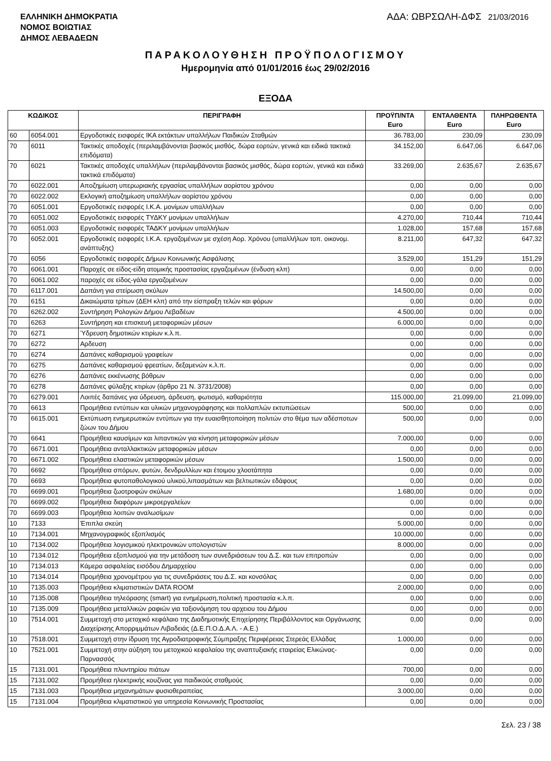ΕΛΛΗΝΙΚΗ ΔΗΜΟΚΡΑΤΙΑ
ΝΟΜΟΣ ΒΟΙΩΤΙΑΣ
ΔΗΜΟΣ ΛΕΒΑΔΕΩΝ
ΑΔΑ: ΩΒΡΣΩΛΗ-ΔΦΣ 21/03/2016
ΠΑΡΑΚΟΛΟΥΘΗΣΗ ΠΡΟΫΠΟΛΟΓΙΣΜΟΥ
Ημερομηνία από 01/01/2016 έως 29/02/2016
ΕΞΟΔΑ
| ΚΩΔΙΚΟΣ | | ΠΕΡΙΓΡΑΦΗ | ΠΡΟΫΠ/ΝΤΑ Euro | ΕΝΤΑΛΘΕΝΤΑ Euro | ΠΛΗΡΩΘΕΝΤΑ Euro |
| --- | --- | --- | --- | --- | --- |
| 60 | 6054.001 | Εργοδοτικές εισφορές ΙΚΑ εκτάκτων υπαλλήλων Παιδικών Σταθμών | 36.783,00 | 230,09 | 230,09 |
| 70 | 6011 | Τακτικές αποδοχές (περιλαμβάνονται βασικός μισθός, δώρα εορτών, γενικά και ειδικά τακτικά επιδόματα) | 34.152,00 | 6.647,06 | 6.647,06 |
| 70 | 6021 | Τακτικές αποδοχές υπαλλήλων (περιλαμβάνονται βασικός μισθός, δώρα εορτών, γενικά και ειδικά τακτικά επιδόματα) | 33.269,00 | 2.635,67 | 2.635,67 |
| 70 | 6022.001 | Αποζημίωση υπερωριακής εργασίας υπαλλήλων αορίστου χρόνου | 0,00 | 0,00 | 0,00 |
| 70 | 6022.002 | Εκλογική αποζημίωση υπαλλήλων αορίστου χρόνου | 0,00 | 0,00 | 0,00 |
| 70 | 6051.001 | Εργοδοτικές εισφορές Ι.Κ.Α. μονίμων υπαλλήλων | 0,00 | 0,00 | 0,00 |
| 70 | 6051.002 | Εργοδοτικές εισφορές ΤΥΔΚΥ μονίμων υπαλλήλων | 4.270,00 | 710,44 | 710,44 |
| 70 | 6051.003 | Εργοδοτικές εισφορές ΤΑΔΚΥ μονίμων υπαλλήλων | 1.028,00 | 157,68 | 157,68 |
| 70 | 6052.001 | Εργοδοτικές εισφορές Ι.Κ.Α. εργαζομένων με σχέση Αορ. Χρόνου (υπαλλήλων τοπ. οικονομ. ανάπτυξης) | 8.211,00 | 647,32 | 647,32 |
| 70 | 6056 | Εργοδοτικές εισφορές Δήμων Κοινωνικής Ασφάλισης | 3.529,00 | 151,29 | 151,29 |
| 70 | 6061.001 | Παροχές σε είδος-είδη ατομικής προστασίας εργαζομένων (ένδυση κλπ) | 0,00 | 0,00 | 0,00 |
| 70 | 6061.002 | παροχές σε είδος-γάλα εργαζομένων | 0,00 | 0,00 | 0,00 |
| 70 | 6117.001 | Δαπάνη για στείρωση σκύλων | 14.500,00 | 0,00 | 0,00 |
| 70 | 6151 | Δικαιώματα τρίτων (ΔΕΗ κλπ) από την είσπραξη τελών και φόρων | 0,00 | 0,00 | 0,00 |
| 70 | 6262.002 | Συντήρηση Ρολογιών Δήμου Λεβαδέων | 4.500,00 | 0,00 | 0,00 |
| 70 | 6263 | Συντήρηση και επισκευή μεταφορικών μέσων | 6.000,00 | 0,00 | 0,00 |
| 70 | 6271 | Ύδρευση δημοτικών κτιρίων κ.λ.π. | 0,00 | 0,00 | 0,00 |
| 70 | 6272 | Αρδευση | 0,00 | 0,00 | 0,00 |
| 70 | 6274 | Δαπάνες καθαρισμού γραφείων | 0,00 | 0,00 | 0,00 |
| 70 | 6275 | Δαπάνες καθαρισμού φρεατίων, δεξαμενών κ.λ.π. | 0,00 | 0,00 | 0,00 |
| 70 | 6276 | Δαπάνες εκκένωσης βόθρων | 0,00 | 0,00 | 0,00 |
| 70 | 6278 | Δαπάνες φύλαξης κτιρίων (άρθρο 21 Ν. 3731/2008) | 0,00 | 0,00 | 0,00 |
| 70 | 6279.001 | Λοιπές δαπάνες για ύδρευση, άρδευση, φωτισμό, καθαριότητα | 115.000,00 | 21.099,00 | 21.099,00 |
| 70 | 6613 | Προμήθεια εντύπων και υλικών μηχανογράφησης και πολλαπλών εκτυπώσεων | 500,00 | 0,00 | 0,00 |
| 70 | 6615.001 | Εκτύπωση ενημερωτικών εντύπων για την ευαισθητοποίηση πολιτών στο θέμα των αδέσποτων ζώων του Δήμου | 500,00 | 0,00 | 0,00 |
| 70 | 6641 | Προμήθεια καυσίμων και λιπαντικών για κίνηση μεταφορικών μέσων | 7.000,00 | 0,00 | 0,00 |
| 70 | 6671.001 | Προμήθεια ανταλλακτικών μεταφορικών μέσων | 0,00 | 0,00 | 0,00 |
| 70 | 6671.002 | Προμήθεια ελαστικών μεταφορικών μέσων | 1.500,00 | 0,00 | 0,00 |
| 70 | 6692 | Προμήθεια σπόρων, φυτών, δενδρυλλίων και έτοιμου χλοοτάπητα | 0,00 | 0,00 | 0,00 |
| 70 | 6693 | Προμήθεια φυτοπαθολογικού υλικού,λιπασμάτων και βελτιωτικών εδάφους | 0,00 | 0,00 | 0,00 |
| 70 | 6699.001 | Προμήθεια ζωοτροφών σκύλων | 1.680,00 | 0,00 | 0,00 |
| 70 | 6699.002 | Προμήθεια διαφόρων μικροεργαλείων | 0,00 | 0,00 | 0,00 |
| 70 | 6699.003 | Προμήθεια λοιπών αναλωσίμων | 0,00 | 0,00 | 0,00 |
| 10 | 7133 | Έπιπλα σκεύη | 5.000,00 | 0,00 | 0,00 |
| 10 | 7134.001 | Μηχανογραφικός εξοπλισμός | 10.000,00 | 0,00 | 0,00 |
| 10 | 7134.002 | Προμήθεια λογισμικού ηλεκτρονικών υπολογιστών | 8.000,00 | 0,00 | 0,00 |
| 10 | 7134.012 | Προμήθεια εξοπλισμού για την μετάδοση των συνεδριάσεων του Δ.Σ. και των επιτροπών | 0,00 | 0,00 | 0,00 |
| 10 | 7134.013 | Κάμερα ασφαλείας εισόδου Δημαρχείου | 0,00 | 0,00 | 0,00 |
| 10 | 7134.014 | Προμήθεια χρονομέτρου για τις συνεδριάσεις του Δ.Σ. και κονσόλας | 0,00 | 0,00 | 0,00 |
| 10 | 7135.003 | Προμήθεια κλιματιστικών DATA ROOM | 2.000,00 | 0,00 | 0,00 |
| 10 | 7135.008 | Προμήθεια τηλεόρασης (smart) για ενημέρωση,πολιτική προστασία κ.λ.π. | 0,00 | 0,00 | 0,00 |
| 10 | 7135.009 | Προμήθεια μεταλλικών ραφιών για ταξιονόμηση του αρχειου του Δήμου | 0,00 | 0,00 | 0,00 |
| 10 | 7514.001 | Συμμετοχή στο μετοχικό κεφάλαιο της Διαδημοτικής Επιχείρησης Περιβάλλοντος και Οργάνωσης Διαχείρισης Απορριμμάτων Λιβαδειάς (Δ.Ε.Π.Ο.Δ.Α.Λ. - Α.Ε.) | 0,00 | 0,00 | 0,00 |
| 10 | 7518.001 | Συμμετοχή στην ίδρυση της Αγροδιατροφικής Σύμπραξης Περιφέρειας Στερεάς Ελλάδας | 1.000,00 | 0,00 | 0,00 |
| 10 | 7521.001 | Συμμετοχή στην αύξηση του μετοχικού κεφαλαίου της αναπτυξιακής εταιρείας Ελικώνας-Παρνασσός | 0,00 | 0,00 | 0,00 |
| 15 | 7131.001 | Προμήθεια πλυντηρίου πιάτων | 700,00 | 0,00 | 0,00 |
| 15 | 7131.002 | Προμήθεια ηλεκτρικής κουζίνας για παιδικούς σταθμούς | 0,00 | 0,00 | 0,00 |
| 15 | 7131.003 | Προμήθεια μηχανημάτων φυσιοθεραπείας | 3.000,00 | 0,00 | 0,00 |
| 15 | 7131.004 | Προμήθεια κλιματιστικού για υπηρεσία Κοινωνικής Προστασίας | 0,00 | 0,00 | 0,00 |
Σελ. 23 / 38